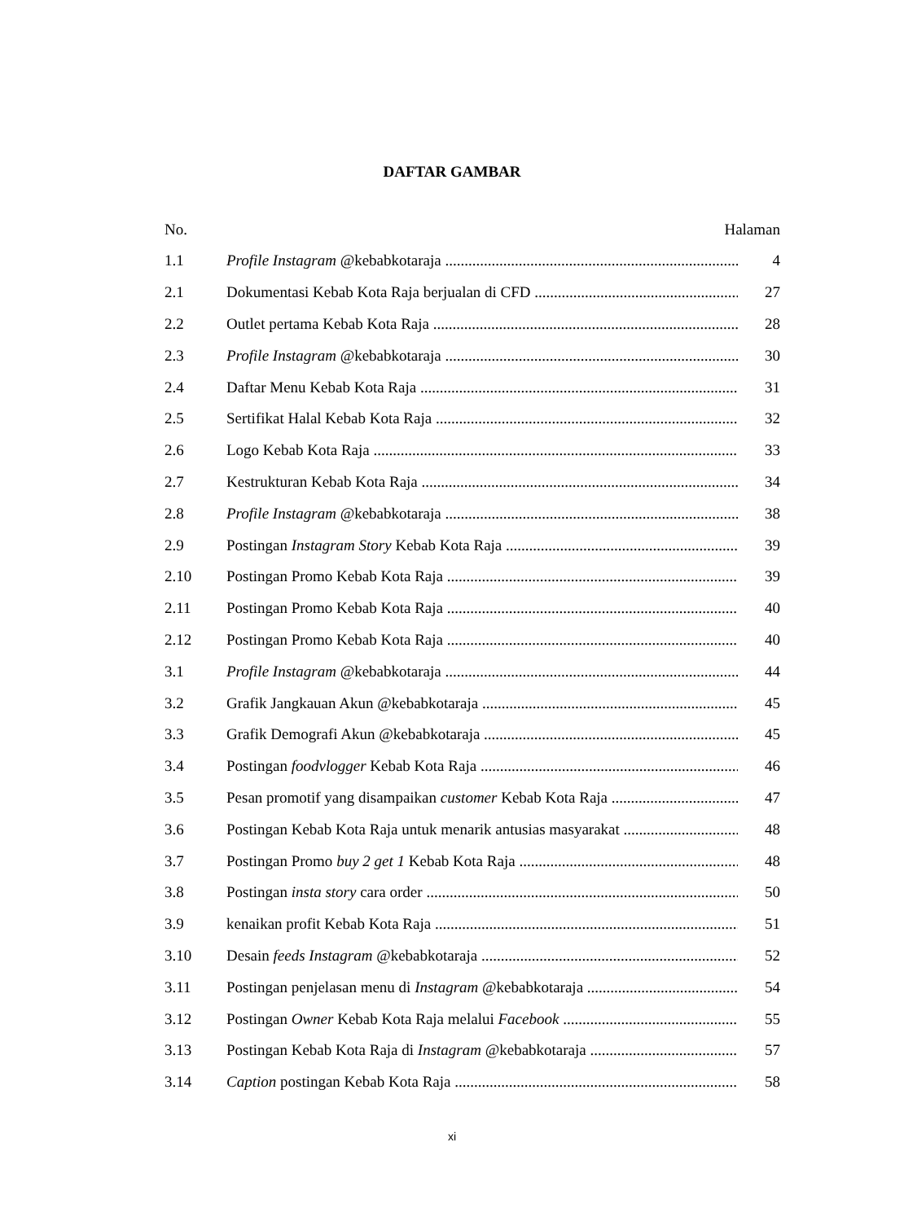DAFTAR GAMBAR
No. Halaman
1.1 Profile Instagram @kebabkotaraja 4
2.1 Dokumentasi Kebab Kota Raja berjualan di CFD 27
2.2 Outlet pertama Kebab Kota Raja 28
2.3 Profile Instagram @kebabkotaraja 30
2.4 Daftar Menu Kebab Kota Raja 31
2.5 Sertifikat Halal Kebab Kota Raja 32
2.6 Logo Kebab Kota Raja 33
2.7 Kestrukturan Kebab Kota Raja 34
2.8 Profile Instagram @kebabkotaraja 38
2.9 Postingan Instagram Story Kebab Kota Raja 39
2.10 Postingan Promo Kebab Kota Raja 39
2.11 Postingan Promo Kebab Kota Raja 40
2.12 Postingan Promo Kebab Kota Raja 40
3.1 Profile Instagram @kebabkotaraja 44
3.2 Grafik Jangkauan Akun @kebabkotaraja 45
3.3 Grafik Demografi Akun @kebabkotaraja 45
3.4 Postingan foodvlogger Kebab Kota Raja 46
3.5 Pesan promotif yang disampaikan customer Kebab Kota Raja 47
3.6 Postingan Kebab Kota Raja untuk menarik antusias masyarakat 48
3.7 Postingan Promo buy 2 get 1 Kebab Kota Raja 48
3.8 Postingan insta story cara order 50
3.9 kenaikan profit Kebab Kota Raja 51
3.10 Desain feeds Instagram @kebabkotaraja 52
3.11 Postingan penjelasan menu di Instagram @kebabkotaraja 54
3.12 Postingan Owner Kebab Kota Raja melalui Facebook 55
3.13 Postingan Kebab Kota Raja di Instagram @kebabkotaraja 57
3.14 Caption postingan Kebab Kota Raja 58
xi